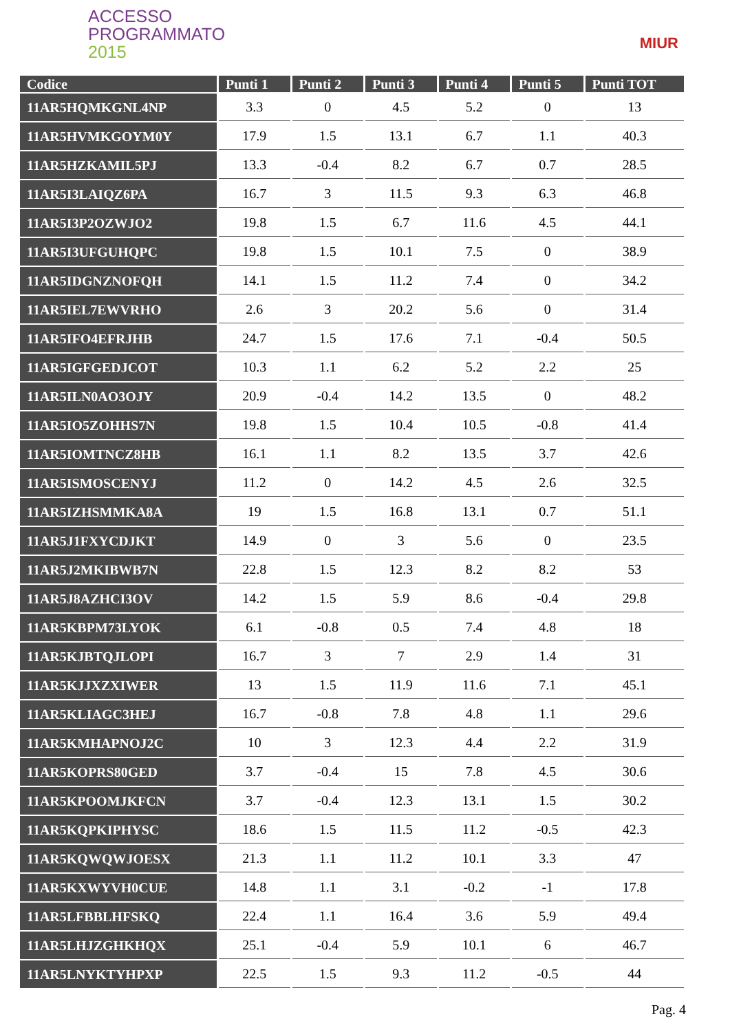ACCESSO
PROGRAMMATO
2015
MIUR
| Codice | Punti 1 | Punti 2 | Punti 3 | Punti 4 | Punti 5 | Punti TOT |
| --- | --- | --- | --- | --- | --- | --- |
| 11AR5HQMKGNL4NP | 3.3 | 0 | 4.5 | 5.2 | 0 | 13 |
| 11AR5HVMKGOYM0Y | 17.9 | 1.5 | 13.1 | 6.7 | 1.1 | 40.3 |
| 11AR5HZKAMIL5PJ | 13.3 | -0.4 | 8.2 | 6.7 | 0.7 | 28.5 |
| 11AR5I3LAIQZ6PA | 16.7 | 3 | 11.5 | 9.3 | 6.3 | 46.8 |
| 11AR5I3P2OZWJO2 | 19.8 | 1.5 | 6.7 | 11.6 | 4.5 | 44.1 |
| 11AR5I3UFGUHQPC | 19.8 | 1.5 | 10.1 | 7.5 | 0 | 38.9 |
| 11AR5IDGNZNOFQH | 14.1 | 1.5 | 11.2 | 7.4 | 0 | 34.2 |
| 11AR5IEL7EWVRHO | 2.6 | 3 | 20.2 | 5.6 | 0 | 31.4 |
| 11AR5IFO4EFRJHB | 24.7 | 1.5 | 17.6 | 7.1 | -0.4 | 50.5 |
| 11AR5IGFGEDJCOT | 10.3 | 1.1 | 6.2 | 5.2 | 2.2 | 25 |
| 11AR5ILN0AO3OJY | 20.9 | -0.4 | 14.2 | 13.5 | 0 | 48.2 |
| 11AR5IO5ZOHHS7N | 19.8 | 1.5 | 10.4 | 10.5 | -0.8 | 41.4 |
| 11AR5IOMTNCZ8HB | 16.1 | 1.1 | 8.2 | 13.5 | 3.7 | 42.6 |
| 11AR5ISMOSCENYJ | 11.2 | 0 | 14.2 | 4.5 | 2.6 | 32.5 |
| 11AR5IZHSMMKA8A | 19 | 1.5 | 16.8 | 13.1 | 0.7 | 51.1 |
| 11AR5J1FXYCDJKT | 14.9 | 0 | 3 | 5.6 | 0 | 23.5 |
| 11AR5J2MKIBWB7N | 22.8 | 1.5 | 12.3 | 8.2 | 8.2 | 53 |
| 11AR5J8AZHCI3OV | 14.2 | 1.5 | 5.9 | 8.6 | -0.4 | 29.8 |
| 11AR5KBPM73LYOK | 6.1 | -0.8 | 0.5 | 7.4 | 4.8 | 18 |
| 11AR5KJBTQJLOPI | 16.7 | 3 | 7 | 2.9 | 1.4 | 31 |
| 11AR5KJJXZXIWER | 13 | 1.5 | 11.9 | 11.6 | 7.1 | 45.1 |
| 11AR5KLIAGC3HEJ | 16.7 | -0.8 | 7.8 | 4.8 | 1.1 | 29.6 |
| 11AR5KMHAPNOJ2C | 10 | 3 | 12.3 | 4.4 | 2.2 | 31.9 |
| 11AR5KOPRS80GED | 3.7 | -0.4 | 15 | 7.8 | 4.5 | 30.6 |
| 11AR5KPOOMJKFCN | 3.7 | -0.4 | 12.3 | 13.1 | 1.5 | 30.2 |
| 11AR5KQPKIPHYSC | 18.6 | 1.5 | 11.5 | 11.2 | -0.5 | 42.3 |
| 11AR5KQWQWJOESX | 21.3 | 1.1 | 11.2 | 10.1 | 3.3 | 47 |
| 11AR5KXWYVH0CUE | 14.8 | 1.1 | 3.1 | -0.2 | -1 | 17.8 |
| 11AR5LFBBLHFSKQ | 22.4 | 1.1 | 16.4 | 3.6 | 5.9 | 49.4 |
| 11AR5LHJZGHKHQX | 25.1 | -0.4 | 5.9 | 10.1 | 6 | 46.7 |
| 11AR5LNYKTYHPXP | 22.5 | 1.5 | 9.3 | 11.2 | -0.5 | 44 |
Pag. 4